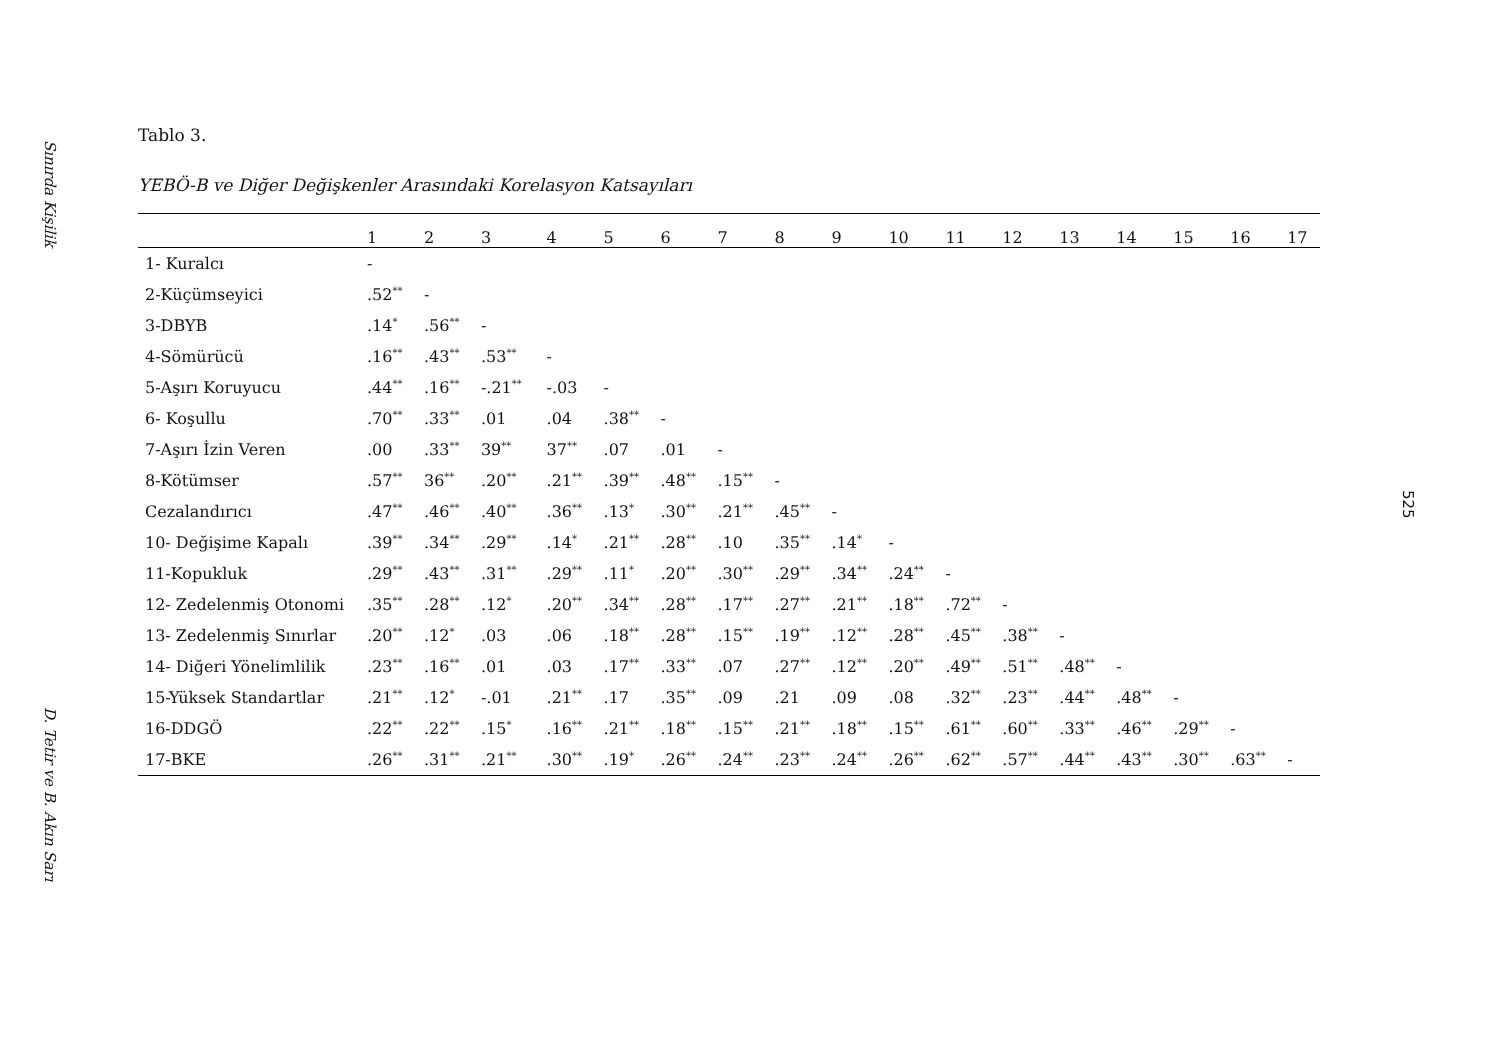Sınırda Kişilik
D. Tetir ve B. Akın Sarı
Tablo 3.
YEBÖ-B ve Diğer Değişkenler Arasındaki Korelasyon Katsayıları
| | 1 | 2 | 3 | 4 | 5 | 6 | 7 | 8 | 9 | 10 | 11 | 12 | 13 | 14 | 15 | 16 | 17 |
| --- | --- | --- | --- | --- | --- | --- | --- | --- | --- | --- | --- | --- | --- | --- | --- | --- | --- |
| 1- Kuralcı | - | | | | | | | | | | | | | | | | |
| 2-Küçümseyici | .52<sup>**</sup> | - | | | | | | | | | | | | | | | |
| 3-DBYB | .14<sup>*</sup> | .56<sup>**</sup> | - | | | | | | | | | | | | | | |
| 4-Sömürücü | .16<sup>**</sup> | .43<sup>**</sup> | .53<sup>**</sup> | - | | | | | | | | | | | | | |
| 5-Aşırı Koruyucu | .44<sup>**</sup> | .16<sup>**</sup> | -.21<sup>**</sup> | -.03 | - | | | | | | | | | | | | |
| 6- Koşullu | .70<sup>**</sup> | .33<sup>**</sup> | .01 | .04 | .38<sup>**</sup> | - | | | | | | | | | | | |
| 7-Aşırı İzin Veren | .00 | .33<sup>**</sup> | 39<sup>**</sup> | 37<sup>**</sup> | .07 | .01 | - | | | | | | | | | | |
| 8-Kötümser | .57<sup>**</sup> | 36<sup>**</sup> | .20<sup>**</sup> | .21<sup>**</sup> | .39<sup>**</sup> | .48<sup>**</sup> | .15<sup>**</sup> | - | | | | | | | | | |
| Cezalandırıcı | .47<sup>**</sup> | .46<sup>**</sup> | .40<sup>**</sup> | .36<sup>**</sup> | .13<sup>*</sup> | .30<sup>**</sup> | .21<sup>**</sup> | .45<sup>**</sup> | - | | | | | | | | |
| 10- Değişime Kapalı | .39<sup>**</sup> | .34<sup>**</sup> | .29<sup>**</sup> | .14<sup>*</sup> | .21<sup>**</sup> | .28<sup>**</sup> | .10 | .35<sup>**</sup> | .14<sup>*</sup> | - | | | | | | | |
| 11-Kopukluk | .29<sup>**</sup> | .43<sup>**</sup> | .31<sup>**</sup> | .29<sup>**</sup> | .11<sup>*</sup> | .20<sup>**</sup> | .30<sup>**</sup> | .29<sup>**</sup> | .34<sup>**</sup> | .24<sup>**</sup> | - | | | | | | |
| 12- Zedelenmiş Otonomi | .35<sup>**</sup> | .28<sup>**</sup> | .12<sup>*</sup> | .20<sup>**</sup> | .34<sup>**</sup> | .28<sup>**</sup> | .17<sup>**</sup> | .27<sup>**</sup> | .21<sup>**</sup> | .18<sup>**</sup> | .72<sup>**</sup> | - | | | | | |
| 13- Zedelenmiş Sınırlar | .20<sup>**</sup> | .12<sup>*</sup> | .03 | .06 | .18<sup>**</sup> | .28<sup>**</sup> | .15<sup>**</sup> | .19<sup>**</sup> | .12<sup>**</sup> | .28<sup>**</sup> | .45<sup>**</sup> | .38<sup>**</sup> | - | | | | |
| 14- Diğeri Yönelimlilik | .23<sup>**</sup> | .16<sup>**</sup> | .01 | .03 | .17<sup>**</sup> | .33<sup>**</sup> | .07 | .27<sup>**</sup> | .12<sup>**</sup> | .20<sup>**</sup> | .49<sup>**</sup> | .51<sup>**</sup> | .48<sup>**</sup> | - | | | |
| 15-Yüksek Standartlar | .21<sup>**</sup> | .12<sup>*</sup> | -.01 | .21<sup>**</sup> | .17 | .35<sup>**</sup> | .09 | .21 | .09 | .08 | .32<sup>**</sup> | .23<sup>**</sup> | .44<sup>**</sup> | .48<sup>**</sup> | - | | |
| 16-DDGÖ | .22<sup>**</sup> | .22<sup>**</sup> | .15<sup>*</sup> | .16<sup>**</sup> | .21<sup>**</sup> | .18<sup>**</sup> | .15<sup>**</sup> | .21<sup>**</sup> | .18<sup>**</sup> | .15<sup>**</sup> | .61<sup>**</sup> | .60<sup>**</sup> | .33<sup>**</sup> | .46<sup>**</sup> | .29<sup>**</sup> | - | |
| 17-BKE | .26<sup>**</sup> | .31<sup>**</sup> | .21<sup>**</sup> | .30<sup>**</sup> | .19<sup>*</sup> | .26<sup>**</sup> | .24<sup>**</sup> | .23<sup>**</sup> | .24<sup>**</sup> | .26<sup>**</sup> | .62<sup>**</sup> | .57<sup>**</sup> | .44<sup>**</sup> | .43<sup>**</sup> | .30<sup>**</sup> | .63<sup>**</sup> | - |
525